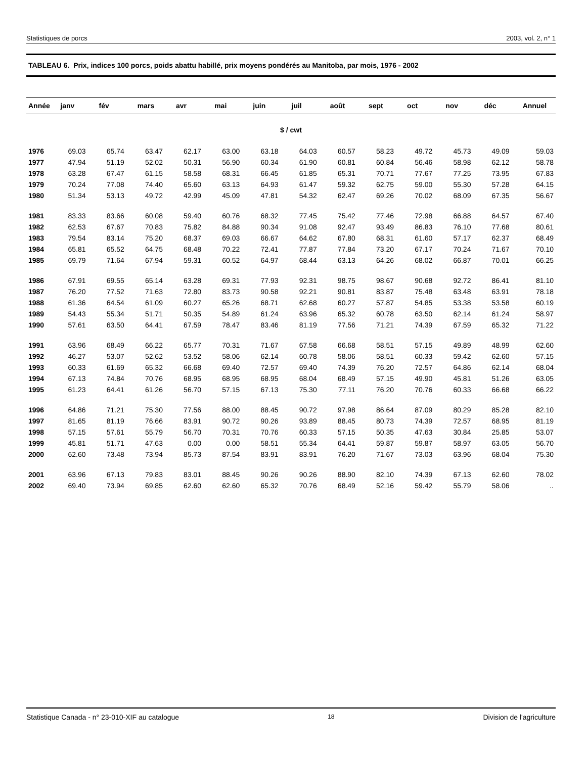Statistiques de porcs 2003, vol. 2, n° 1
TABLEAU 6. Prix, indices 100 porcs, poids abattu habillé, prix moyens pondérés au Manitoba, par mois, 1976 - 2002
| Année | janv | fév | mars | avr | mai | juin | juil | août | sept | oct | nov | déc | Annuel |
| --- | --- | --- | --- | --- | --- | --- | --- | --- | --- | --- | --- | --- | --- |
| $ / cwt | | | | | | | | | | | | | |
| 1976 | 69.03 | 65.74 | 63.47 | 62.17 | 63.00 | 63.18 | 64.03 | 60.57 | 58.23 | 49.72 | 45.73 | 49.09 | 59.03 |
| 1977 | 47.94 | 51.19 | 52.02 | 50.31 | 56.90 | 60.34 | 61.90 | 60.81 | 60.84 | 56.46 | 58.98 | 62.12 | 58.78 |
| 1978 | 63.28 | 67.47 | 61.15 | 58.58 | 68.31 | 66.45 | 61.85 | 65.31 | 70.71 | 77.67 | 77.25 | 73.95 | 67.83 |
| 1979 | 70.24 | 77.08 | 74.40 | 65.60 | 63.13 | 64.93 | 61.47 | 59.32 | 62.75 | 59.00 | 55.30 | 57.28 | 64.15 |
| 1980 | 51.34 | 53.13 | 49.72 | 42.99 | 45.09 | 47.81 | 54.32 | 62.47 | 69.26 | 70.02 | 68.09 | 67.35 | 56.67 |
| 1981 | 83.33 | 83.66 | 60.08 | 59.40 | 60.76 | 68.32 | 77.45 | 75.42 | 77.46 | 72.98 | 66.88 | 64.57 | 67.40 |
| 1982 | 62.53 | 67.67 | 70.83 | 75.82 | 84.88 | 90.34 | 91.08 | 92.47 | 93.49 | 86.83 | 76.10 | 77.68 | 80.61 |
| 1983 | 79.54 | 83.14 | 75.20 | 68.37 | 69.03 | 66.67 | 64.62 | 67.80 | 68.31 | 61.60 | 57.17 | 62.37 | 68.49 |
| 1984 | 65.81 | 65.52 | 64.75 | 68.48 | 70.22 | 72.41 | 77.87 | 77.84 | 73.20 | 67.17 | 70.24 | 71.67 | 70.10 |
| 1985 | 69.79 | 71.64 | 67.94 | 59.31 | 60.52 | 64.97 | 68.44 | 63.13 | 64.26 | 68.02 | 66.87 | 70.01 | 66.25 |
| 1986 | 67.91 | 69.55 | 65.14 | 63.28 | 69.31 | 77.93 | 92.31 | 98.75 | 98.67 | 90.68 | 92.72 | 86.41 | 81.10 |
| 1987 | 76.20 | 77.52 | 71.63 | 72.80 | 83.73 | 90.58 | 92.21 | 90.81 | 83.87 | 75.48 | 63.48 | 63.91 | 78.18 |
| 1988 | 61.36 | 64.54 | 61.09 | 60.27 | 65.26 | 68.71 | 62.68 | 60.27 | 57.87 | 54.85 | 53.38 | 53.58 | 60.19 |
| 1989 | 54.43 | 55.34 | 51.71 | 50.35 | 54.89 | 61.24 | 63.96 | 65.32 | 60.78 | 63.50 | 62.14 | 61.24 | 58.97 |
| 1990 | 57.61 | 63.50 | 64.41 | 67.59 | 78.47 | 83.46 | 81.19 | 77.56 | 71.21 | 74.39 | 67.59 | 65.32 | 71.22 |
| 1991 | 63.96 | 68.49 | 66.22 | 65.77 | 70.31 | 71.67 | 67.58 | 66.68 | 58.51 | 57.15 | 49.89 | 48.99 | 62.60 |
| 1992 | 46.27 | 53.07 | 52.62 | 53.52 | 58.06 | 62.14 | 60.78 | 58.06 | 58.51 | 60.33 | 59.42 | 62.60 | 57.15 |
| 1993 | 60.33 | 61.69 | 65.32 | 66.68 | 69.40 | 72.57 | 69.40 | 74.39 | 76.20 | 72.57 | 64.86 | 62.14 | 68.04 |
| 1994 | 67.13 | 74.84 | 70.76 | 68.95 | 68.95 | 68.95 | 68.04 | 68.49 | 57.15 | 49.90 | 45.81 | 51.26 | 63.05 |
| 1995 | 61.23 | 64.41 | 61.26 | 56.70 | 57.15 | 67.13 | 75.30 | 77.11 | 76.20 | 70.76 | 60.33 | 66.68 | 66.22 |
| 1996 | 64.86 | 71.21 | 75.30 | 77.56 | 88.00 | 88.45 | 90.72 | 97.98 | 86.64 | 87.09 | 80.29 | 85.28 | 82.10 |
| 1997 | 81.65 | 81.19 | 76.66 | 83.91 | 90.72 | 90.26 | 93.89 | 88.45 | 80.73 | 74.39 | 72.57 | 68.95 | 81.19 |
| 1998 | 57.15 | 57.61 | 55.79 | 56.70 | 70.31 | 70.76 | 60.33 | 57.15 | 50.35 | 47.63 | 30.84 | 25.85 | 53.07 |
| 1999 | 45.81 | 51.71 | 47.63 | 0.00 | 0.00 | 58.51 | 55.34 | 64.41 | 59.87 | 59.87 | 58.97 | 63.05 | 56.70 |
| 2000 | 62.60 | 73.48 | 73.94 | 85.73 | 87.54 | 83.91 | 83.91 | 76.20 | 71.67 | 73.03 | 63.96 | 68.04 | 75.30 |
| 2001 | 63.96 | 67.13 | 79.83 | 83.01 | 88.45 | 90.26 | 90.26 | 88.90 | 82.10 | 74.39 | 67.13 | 62.60 | 78.02 |
| 2002 | 69.40 | 73.94 | 69.85 | 62.60 | 62.60 | 65.32 | 70.76 | 68.49 | 52.16 | 59.42 | 55.79 | 58.06 | .. |
Statistique Canada - n° 23-010-XIF au catalogue 18 Division de l'agriculture